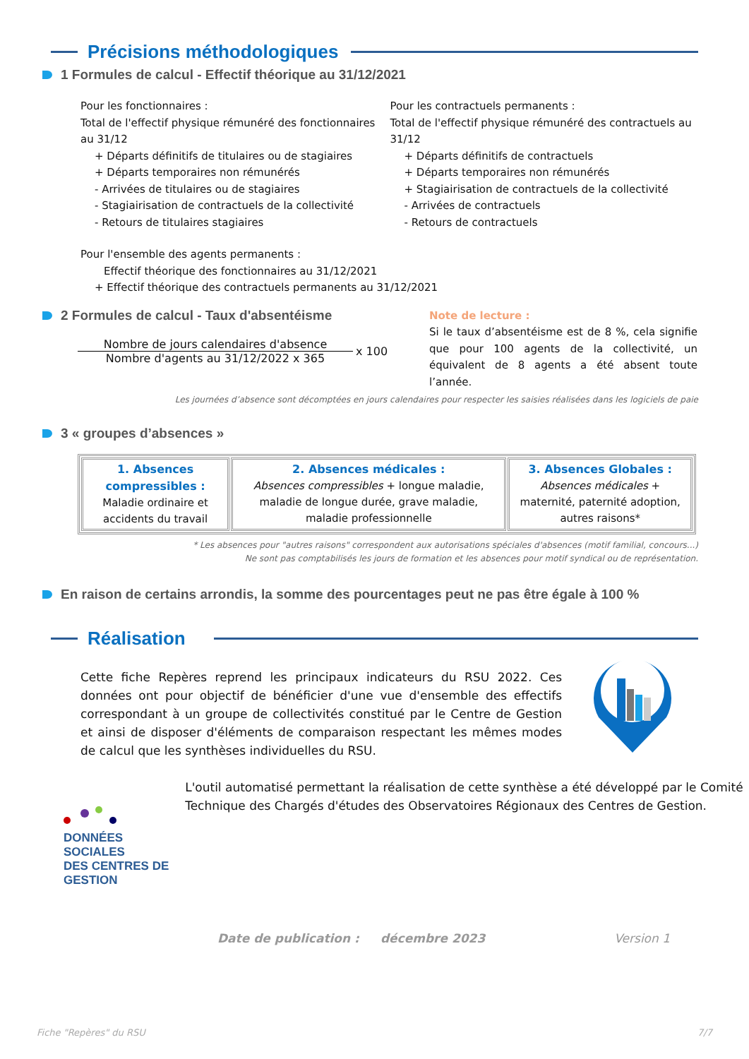Précisions méthodologiques
1 Formules de calcul - Effectif théorique au 31/12/2021
Pour les fonctionnaires :
Total de l'effectif physique rémunéré des fonctionnaires au 31/12
+ Départs définitifs de titulaires ou de stagiaires
+ Départs temporaires non rémunérés
- Arrivées de titulaires ou de stagiaires
- Stagiairisation de contractuels de la collectivité
- Retours de titulaires stagiaires
Pour les contractuels permanents :
Total de l'effectif physique rémunéré des contractuels au 31/12
+ Départs définitifs de contractuels
+ Départs temporaires non rémunérés
+ Stagiairisation de contractuels de la collectivité
- Arrivées de contractuels
- Retours de contractuels
Pour l'ensemble des agents permanents :
Effectif théorique des fonctionnaires au 31/12/2021
+ Effectif théorique des contractuels permanents au 31/12/2021
2 Formules de calcul - Taux d'absentéisme
Nombre de jours calendaires d'absence
Nombre d'agents au 31/12/2022 x 365
x 100
Note de lecture :
Si le taux d’absentéisme est de 8 %, cela signifie que pour 100 agents de la collectivité, un équivalent de 8 agents a été absent toute l’année.
Les journées d’absence sont décomptées en jours calendaires pour respecter les saisies réalisées dans les logiciels de paie
3 « groupes d’absences »
| 1. Absences compressibles : Maladie ordinaire et accidents du travail | 2. Absences médicales : Absences compressibles + longue maladie, maladie de longue durée, grave maladie, maladie professionnelle | 3. Absences Globales : Absences médicales + maternité, paternité adoption, autres raisons* |
* Les absences pour "autres raisons" correspondent aux autorisations spéciales d'absences (motif familial, concours...)
Ne sont pas comptabilisés les jours de formation et les absences pour motif syndical ou de représentation.
En raison de certains arrondis, la somme des pourcentages peut ne pas être égale à 100 %
Réalisation
Cette fiche Repères reprend les principaux indicateurs du RSU 2022. Ces données ont pour objectif de bénéficier d'une vue d'ensemble des effectifs correspondant à un groupe de collectivités constitué par le Centre de Gestion et ainsi de disposer d'éléments de comparaison respectant les mêmes modes de calcul que les synthèses individuelles du RSU.
DONNÉES SOCIALES
DES CENTRES DE GESTION
L'outil automatisé permettant la réalisation de cette synthèse a été développé par le Comité Technique des Chargés d'études des Observatoires Régionaux des Centres de Gestion.
Date de publication : décembre 2023 Version 1
Fiche "Repères" du RSU 7/7